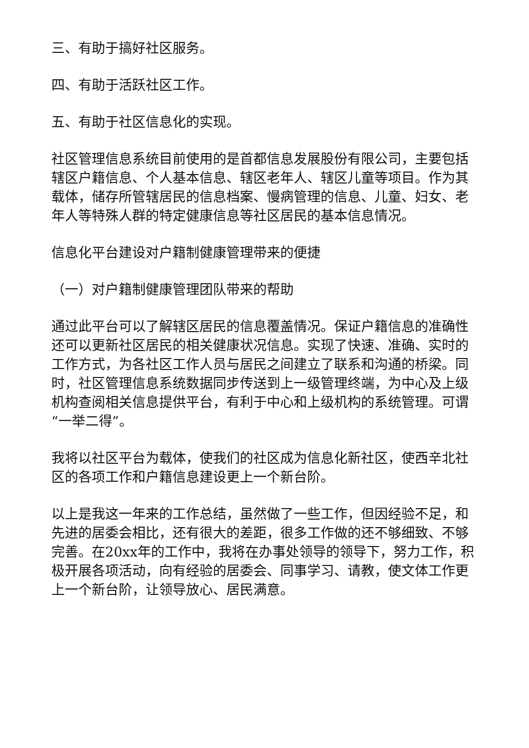三、有助于搞好社区服务。
四、有助于活跃社区工作。
五、有助于社区信息化的实现。
社区管理信息系统目前使用的是首都信息发展股份有限公司，主要包括辖区户籍信息、个人基本信息、辖区老年人、辖区儿童等项目。作为其载体，储存所管辖居民的信息档案、慢病管理的信息、儿童、妇女、老年人等特殊人群的特定健康信息等社区居民的基本信息情况。
信息化平台建设对户籍制健康管理带来的便捷
（一）对户籍制健康管理团队带来的帮助
通过此平台可以了解辖区居民的信息覆盖情况。保证户籍信息的准确性还可以更新社区居民的相关健康状况信息。实现了快速、准确、实时的工作方式，为各社区工作人员与居民之间建立了联系和沟通的桥梁。同时，社区管理信息系统数据同步传送到上一级管理终端，为中心及上级机构查阅相关信息提供平台，有利于中心和上级机构的系统管理。可谓“一举二得”。
我将以社区平台为载体，使我们的社区成为信息化新社区，使西辛北社区的各项工作和户籍信息建设更上一个新台阶。
以上是我这一年来的工作总结，虽然做了一些工作，但因经验不足，和先进的居委会相比，还有很大的差距，很多工作做的还不够细致、不够完善。在20xx年的工作中，我将在办事处领导的领导下，努力工作，积极开展各项活动，向有经验的居委会、同事学习、请教，使文体工作更上一个新台阶，让领导放心、居民满意。